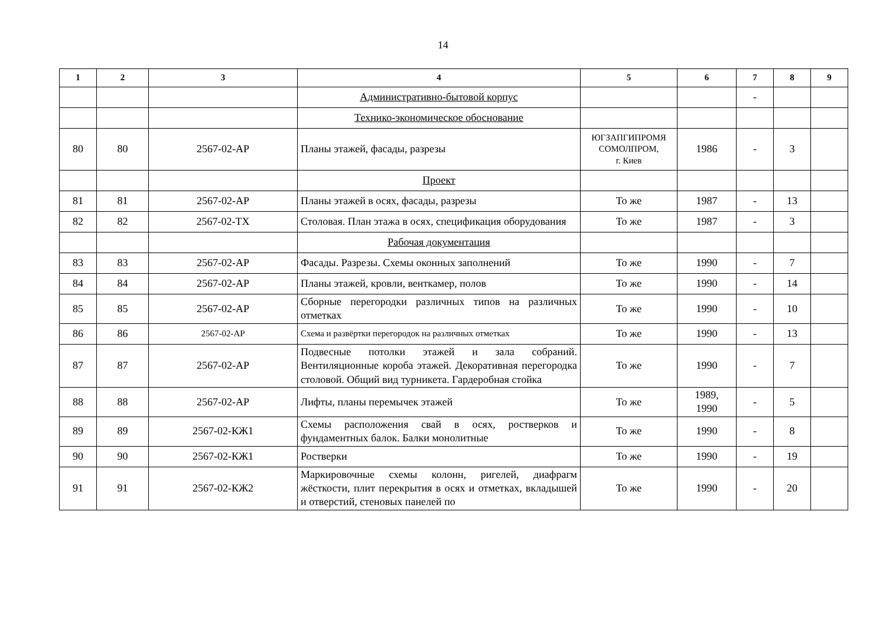14
| 1 | 2 | 3 | 4 | 5 | 6 | 7 | 8 | 9 |
| --- | --- | --- | --- | --- | --- | --- | --- | --- |
| | | | Административно-бытовой корпус | | | - | | |
| | | | Технико-экономическое обоснование | | | | | |
| 80 | 80 | 2567-02-АР | Планы этажей, фасады, разрезы | ЮГЗАПГИПРОМЯ СОМОЛПРОМ, г. Киев | 1986 | - | 3 | |
| | | | Проект | | | | | |
| 81 | 81 | 2567-02-АР | Планы этажей в осях, фасады, разрезы | То же | 1987 | - | 13 | |
| 82 | 82 | 2567-02-ТХ | Столовая. План этажа в осях, спецификация оборудования | То же | 1987 | - | 3 | |
| | | | Рабочая документация | | | | | |
| 83 | 83 | 2567-02-АР | Фасады. Разрезы. Схемы оконных заполнений | То же | 1990 | - | 7 | |
| 84 | 84 | 2567-02-АР | Планы этажей, кровли, венткамер, полов | То же | 1990 | - | 14 | |
| 85 | 85 | 2567-02-АР | Сборные перегородки различных типов на различных отметках | То же | 1990 | - | 10 | |
| 86 | 86 | 2567-02-АР | Схема и развёртки перегородок на различных отметках | То же | 1990 | - | 13 | |
| 87 | 87 | 2567-02-АР | Подвесные потолки этажей и зала собраний. Вентиляционные короба этажей. Декоративная перегородка столовой. Общий вид турникета. Гардеробная стойка | То же | 1990 | - | 7 | |
| 88 | 88 | 2567-02-АР | Лифты, планы перемычек этажей | То же | 1989, 1990 | - | 5 | |
| 89 | 89 | 2567-02-КЖ1 | Схемы расположения свай в осях, ростверков и фундаментных балок. Балки монолитные | То же | 1990 | - | 8 | |
| 90 | 90 | 2567-02-КЖ1 | Ростверки | То же | 1990 | - | 19 | |
| 91 | 91 | 2567-02-КЖ2 | Маркировочные схемы колонн, ригелей, диафрагм жёсткости, плит перекрытия в осях и отметках, вкладышей и отверстий, стеновых панелей по | То же | 1990 | - | 20 | |